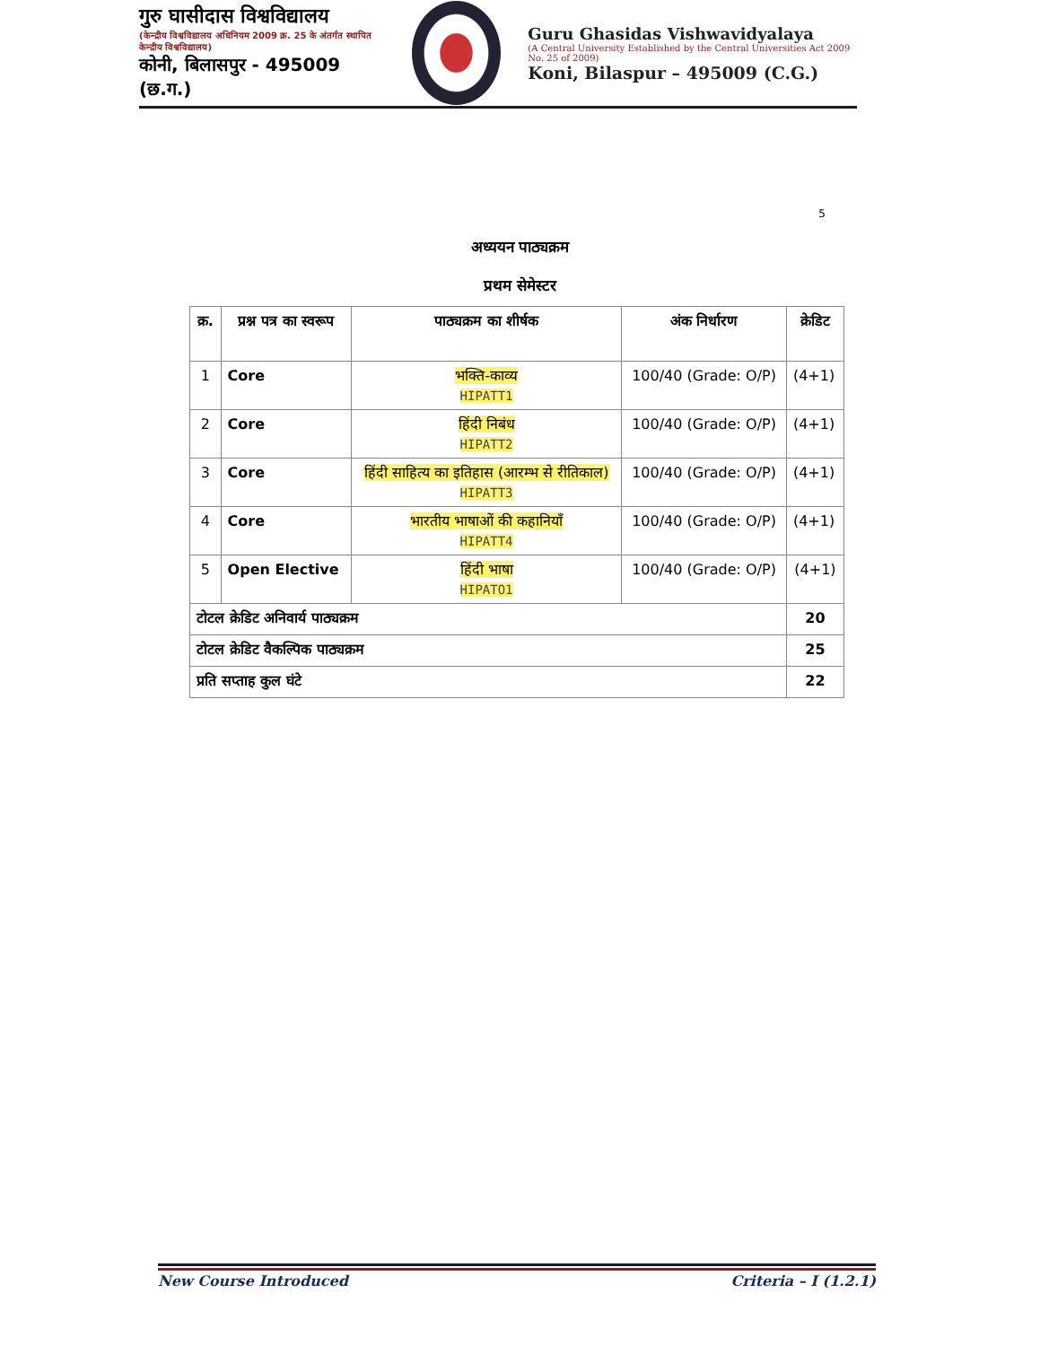गुरु घासीदास विश्वविद्यालय
(केन्द्रीय विश्वविद्यालय अधिनियम 2009 क्र. 25 के अंतर्गत स्थापित केन्द्रीय विश्वविद्यालय)
कोनी, बिलासपुर - 495009 (छ.ग.)
Guru Ghasidas Vishwavidyalaya
(A Central University Established by the Central Universities Act 2009 No. 25 of 2009)
Koni, Bilaspur – 495009 (C.G.)
5
अध्ययन पाठ्यक्रम
प्रथम सेमेस्टर
| क्र. | प्रश्न पत्र का स्वरूप | पाठ्यक्रम का शीर्षक | अंक निर्धारण | क्रेडिट |
| --- | --- | --- | --- | --- |
| 1 | Core | भक्ति-काव्य HIPATT1 | 100/40 (Grade: O/P) | (4+1) |
| 2 | Core | हिंदी निबंध HIPATT2 | 100/40 (Grade: O/P) | (4+1) |
| 3 | Core | हिंदी साहित्य का इतिहास (आरम्भ से रीतिकाल) HIPATT3 | 100/40 (Grade: O/P) | (4+1) |
| 4 | Core | भारतीय भाषाओं की कहानियाँ HIPATT4 | 100/40 (Grade: O/P) | (4+1) |
| 5 | Open Elective | हिंदी भाषा HIPATO1 | 100/40 (Grade: O/P) | (4+1) |
| टोटल क्रेडिट अनिवार्य पाठ्यक्रम | | | | 20 |
| टोटल क्रेडिट वैकल्पिक पाठ्यक्रम | | | | 25 |
| प्रति सप्ताह कुल घंटे | | | | 22 |
New Course Introduced Criteria – I (1.2.1)